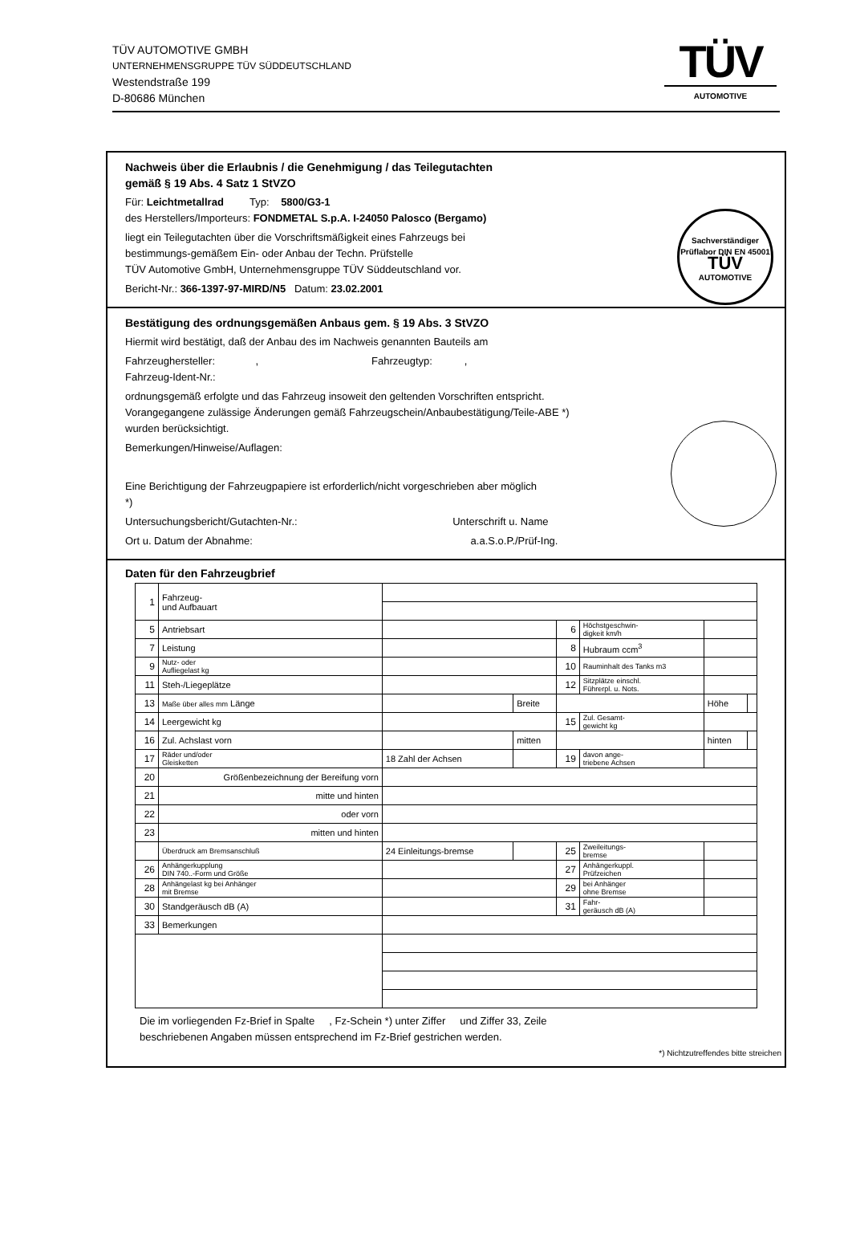TÜV AUTOMOTIVE GMBH
UNTERNEHMENSGRUPPE TÜV SÜDDEUTSCHLAND
Westendstraße 199
D-80686 München
TÜV
AUTOMOTIVE
Nachweis über die Erlaubnis / die Genehmigung / das Teilegutachten
gemäß § 19 Abs. 4 Satz 1 StVZO
Für: Leichtmetallrad Typ: 5800/G3-1
des Herstellers/Importeurs: FONDMETAL S.p.A. I-24050 Palosco (Bergamo)
liegt ein Teilegutachten über die Vorschriftsmäßigkeit eines Fahrzeugs bei
bestimmungs-gemäßem Ein- oder Anbau der Techn. Prüfstelle
TÜV Automotive GmbH, Unternehmensgruppe TÜV Süddeutschland vor.
Bericht-Nr.: 366-1397-97-MIRD/N5 Datum: 23.02.2001
Sachverständiger Prüflabor DIN EN 45001
TÜV
AUTOMOTIVE
Bestätigung des ordnungsgemäßen Anbaus gem. § 19 Abs. 3 StVZO
Hiermit wird bestätigt, daß der Anbau des im Nachweis genannten Bauteils am
Fahrzeughersteller: , Fahrzeugtyp: ,
Fahrzeug-Ident-Nr.:
ordnungsgemäß erfolgte und das Fahrzeug insoweit den geltenden Vorschriften entspricht.
Vorangegangene zulässige Änderungen gemäß Fahrzeugschein/Anbaubestätigung/Teile-ABE *)
wurden berücksichtigt.
Bemerkungen/Hinweise/Auflagen:
Eine Berichtigung der Fahrzeugpapiere ist erforderlich/nicht vorgeschrieben aber möglich
*)
Untersuchungsbericht/Gutachten-Nr.: Unterschrift u. Name
Ort u. Datum der Abnahme: a.a.S.o.P./Prüf-Ing.
Daten für den Fahrzeugbrief
| 1 | Fahrzeug- und Aufbauart | | | | | | |
| 5 | Antriebsart | | | 6 | Höchstgeschwin- digkeit km/h | | |
| 7 | Leistung | | | 8 | Hubraum ccm<sup>3</sup> | | |
| 9 | Nutz- oder Aufliegelast kg | | | 10 | Rauminhalt des Tanks m3 | | |
| 11 | Steh-/Liegeplätze | | | 12 | Sitzplätze einschl. Führerpl. u. Nots. | | |
| 13 | Maße über alles mm Länge | | Breite | | | Höhe | |
| 14 | Leergewicht kg | | | 15 | Zul. Gesamt- gewicht kg | | |
| 16 | Zul. Achslast vorn | | mitten | | | hinten | |
| 17 | Räder und/oder Gleisketten | 18 Zahl der Achsen | | 19 | davon ange- triebene Achsen | | |
| 20 | Größenbezeichnung der Bereifung vorn | | | | | | |
| 21 | mitte und hinten | | | | | | |
| 22 | oder vorn | | | | | | |
| 23 | mitten und hinten | | | | | | |
| | Überdruck am Bremsanschluß | 24 Einleitungs-bremse | | 25 | Zweileitungs- bremse | | |
| 26 | Anhängerkupplung DIN 740..-Form und Größe | | | 27 | Anhängerkuppl. Prüfzeichen | | |
| 28 | Anhängelast kg bei Anhänger mit Bremse | | | 29 | bei Anhänger ohne Bremse | | |
| 30 | Standgeräusch dB (A) | | | 31 | Fahr- geräusch dB (A) | | |
| 33 | Bemerkungen | | | | | | |
Die im vorliegenden Fz-Brief in Spalte , Fz-Schein *) unter Ziffer und Ziffer 33, Zeile
beschriebenen Angaben müssen entsprechend im Fz-Brief gestrichen werden.
*) Nichtzutreffendes bitte streichen